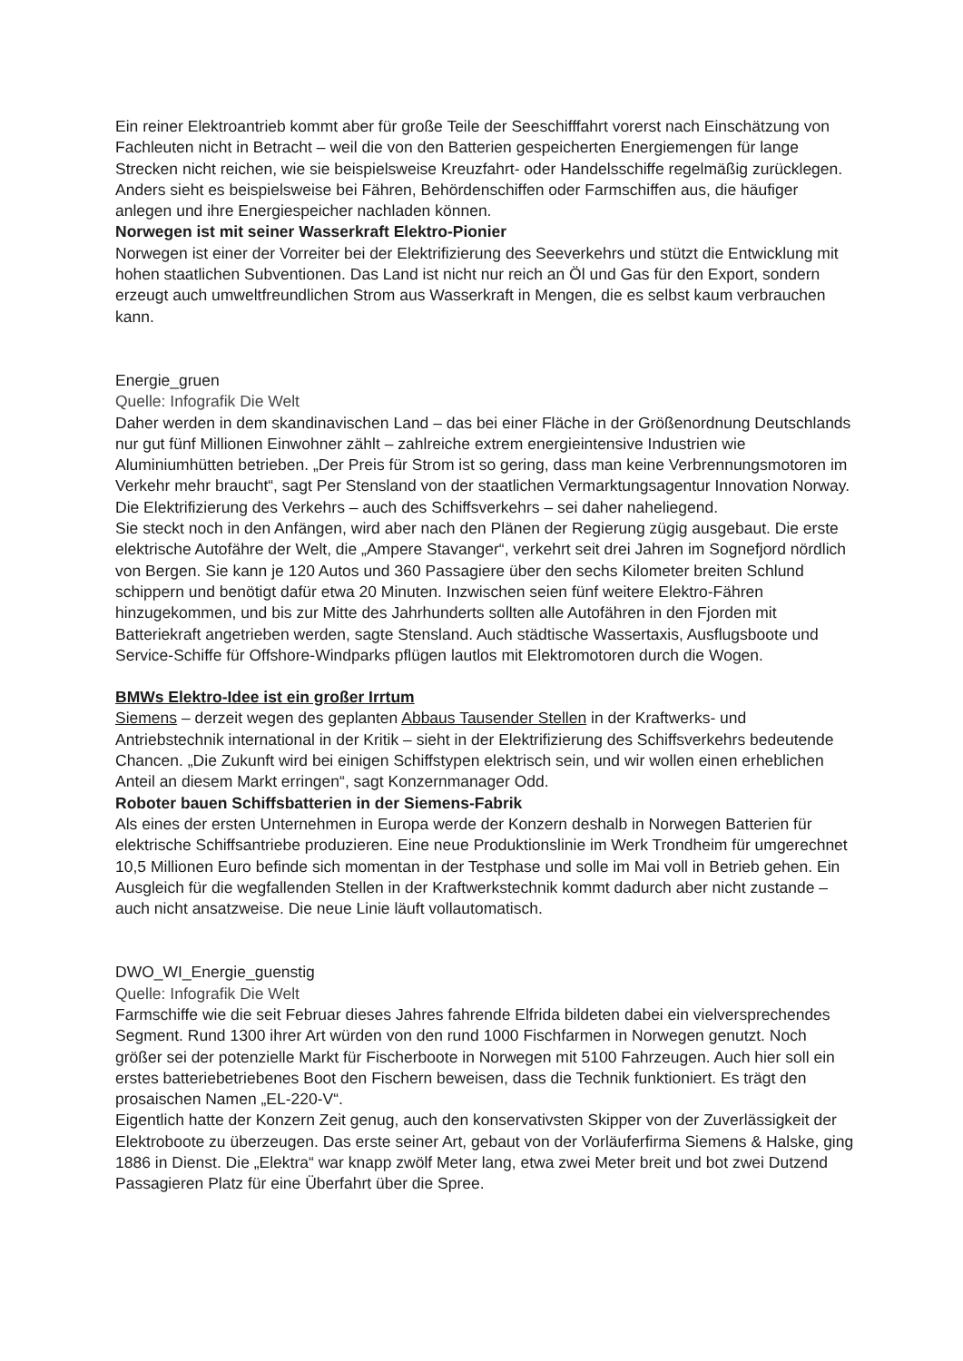Ein reiner Elektroantrieb kommt aber für große Teile der Seeschifffahrt vorerst nach Einschätzung von Fachleuten nicht in Betracht – weil die von den Batterien gespeicherten Energiemengen für lange Strecken nicht reichen, wie sie beispielsweise Kreuzfahrt- oder Handelsschiffe regelmäßig zurücklegen.
Anders sieht es beispielsweise bei Fähren, Behördenschiffen oder Farmschiffen aus, die häufiger anlegen und ihre Energiespeicher nachladen können.
Norwegen ist mit seiner Wasserkraft Elektro-Pionier
Norwegen ist einer der Vorreiter bei der Elektrifizierung des Seeverkehrs und stützt die Entwicklung mit hohen staatlichen Subventionen. Das Land ist nicht nur reich an Öl und Gas für den Export, sondern erzeugt auch umweltfreundlichen Strom aus Wasserkraft in Mengen, die es selbst kaum verbrauchen kann.
Energie_gruen
Quelle: Infografik Die Welt
Daher werden in dem skandinavischen Land – das bei einer Fläche in der Größenordnung Deutschlands nur gut fünf Millionen Einwohner zählt – zahlreiche extrem energieintensive Industrien wie Aluminiumhütten betrieben. „Der Preis für Strom ist so gering, dass man keine Verbrennungsmotoren im Verkehr mehr braucht“, sagt Per Stensland von der staatlichen Vermarktungsagentur Innovation Norway. Die Elektrifizierung des Verkehrs – auch des Schiffsverkehrs – sei daher naheliegend.
Sie steckt noch in den Anfängen, wird aber nach den Plänen der Regierung zügig ausgebaut. Die erste elektrische Autofähre der Welt, die „Ampere Stavanger“, verkehrt seit drei Jahren im Sognefjord nördlich von Bergen. Sie kann je 120 Autos und 360 Passagiere über den sechs Kilometer breiten Schlund schippern und benötigt dafür etwa 20 Minuten. Inzwischen seien fünf weitere Elektro-Fähren hinzugekommen, und bis zur Mitte des Jahrhunderts sollten alle Autofähren in den Fjorden mit Batteriekraft angetrieben werden, sagte Stensland. Auch städtische Wassertaxis, Ausflugsboote und Service-Schiffe für Offshore-Windparks pflügen lautlos mit Elektromotoren durch die Wogen.
BMWs Elektro-Idee ist ein großer Irrtum
Siemens – derzeit wegen des geplanten Abbaus Tausender Stellen in der Kraftwerks- und Antriebstechnik international in der Kritik – sieht in der Elektrifizierung des Schiffsverkehrs bedeutende Chancen. „Die Zukunft wird bei einigen Schiffstypen elektrisch sein, und wir wollen einen erheblichen Anteil an diesem Markt erringen“, sagt Konzernmanager Odd.
Roboter bauen Schiffsbatterien in der Siemens-Fabrik
Als eines der ersten Unternehmen in Europa werde der Konzern deshalb in Norwegen Batterien für elektrische Schiffsantriebe produzieren. Eine neue Produktionslinie im Werk Trondheim für umgerechnet 10,5 Millionen Euro befinde sich momentan in der Testphase und solle im Mai voll in Betrieb gehen. Ein Ausgleich für die wegfallenden Stellen in der Kraftwerkstechnik kommt dadurch aber nicht zustande – auch nicht ansatzweise. Die neue Linie läuft vollautomatisch.
DWO_WI_Energie_guenstig
Quelle: Infografik Die Welt
Farmschiffe wie die seit Februar dieses Jahres fahrende Elfrida bildeten dabei ein vielversprechendes Segment. Rund 1300 ihrer Art würden von den rund 1000 Fischfarmen in Norwegen genutzt. Noch größer sei der potenzielle Markt für Fischerboote in Norwegen mit 5100 Fahrzeugen. Auch hier soll ein erstes batteriebetriebenes Boot den Fischern beweisen, dass die Technik funktioniert. Es trägt den prosaischen Namen „EL-220-V“.
Eigentlich hatte der Konzern Zeit genug, auch den konservativsten Skipper von der Zuverlässigkeit der Elektroboote zu überzeugen. Das erste seiner Art, gebaut von der Vorläuferfirma Siemens & Halske, ging 1886 in Dienst. Die „Elektra“ war knapp zwölf Meter lang, etwa zwei Meter breit und bot zwei Dutzend Passagieren Platz für eine Überfahrt über die Spree.